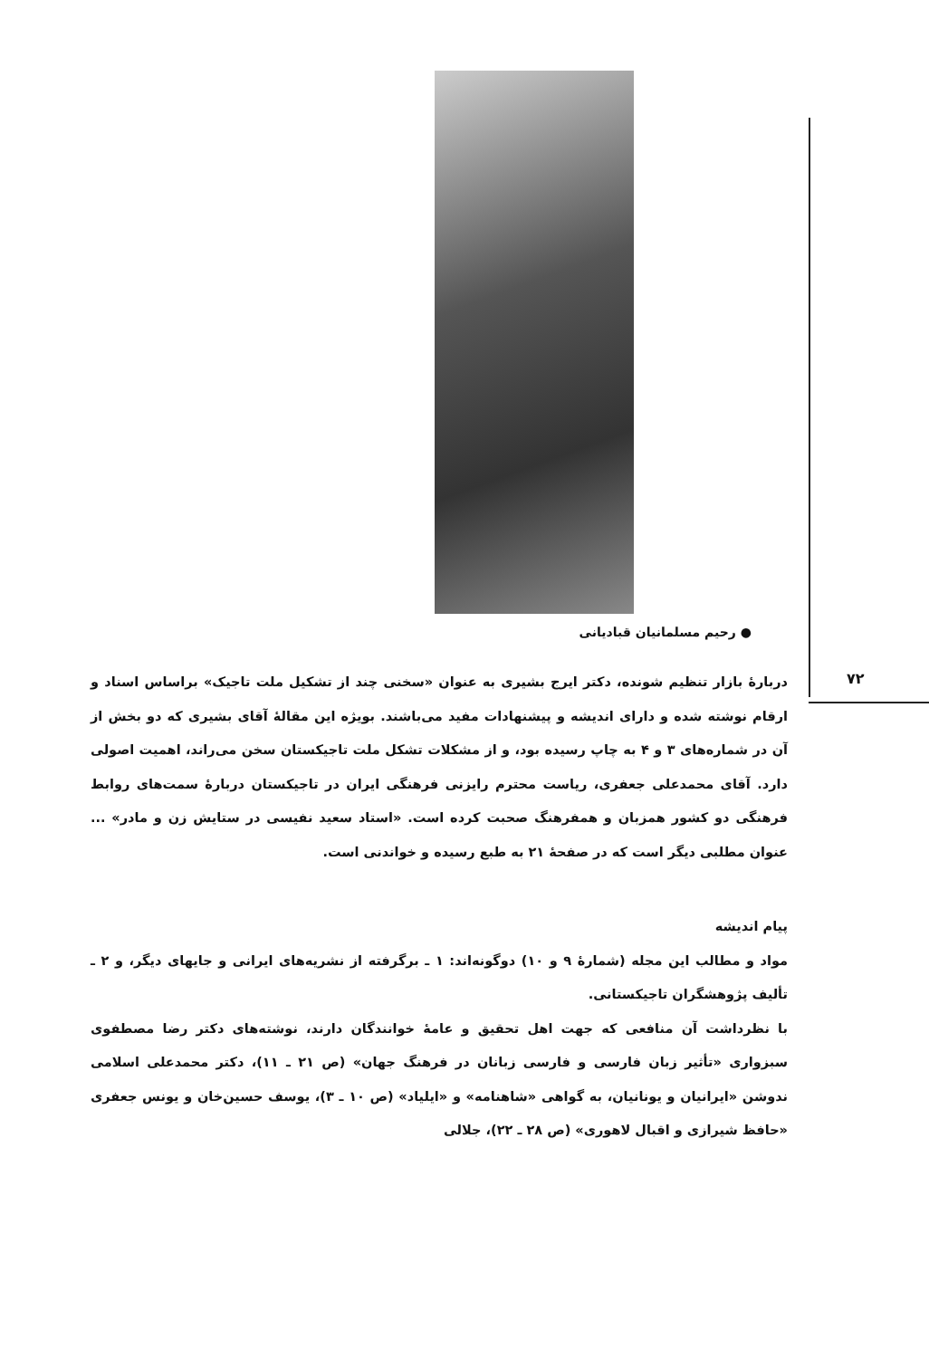۷۲
● رحیم مسلمانیان قبادیانی
دربارهٔ بازار تنظیم شونده، دکتر ایرج بشیری به عنوان «سخنی چند از تشکیل ملت تاجیک» براساس اسناد و ارقام نوشته شده و دارای اندیشه و پیشنهادات مفید می‌باشند. بویژه این مقالهٔ آقای بشیری که دو بخش از آن در شماره‌های ۳ و ۴ به چاپ رسیده بود، و از مشکلات تشکل ملت تاجیکستان سخن می‌راند، اهمیت اصولی دارد. آقای محمدعلی جعفری، ریاست محترم رایزنی فرهنگی ایران در تاجیکستان دربارهٔ سمت‌های روابط فرهنگی دو کشور همزبان و همفرهنگ صحبت کرده است. «استاد سعید نفیسی در ستایش زن و مادر» ... عنوان مطلبی دیگر است که در صفحهٔ ۲۱ به طبع رسیده و خواندنی است.
پیام اندیشه
مواد و مطالب این مجله (شمارهٔ ۹ و ۱۰) دوگونه‌اند: ۱ ـ برگرفته از نشریه‌های ایرانی و جایهای دیگر، و ۲ ـ تألیف پژوهشگران تاجیکستانی.
با نظرداشت آن منافعی که جهت اهل تحقیق و عامهٔ خوانندگان دارند، نوشته‌های دکتر رضا مصطفوی سبزواری «تأثیر زبان فارسی و فارسی زبانان در فرهنگ جهان» (ص ۲۱ ـ ۱۱)، دکتر محمدعلی اسلامی ندوشن «ایرانیان و یونانیان، به گواهی «شاهنامه» و «ایلیاد» (ص ۱۰ ـ ۳)، یوسف حسین‌خان و یونس جعفری «حافظ شیرازی و اقبال لاهوری» (ص ۲۸ ـ ۲۲)، جلالی